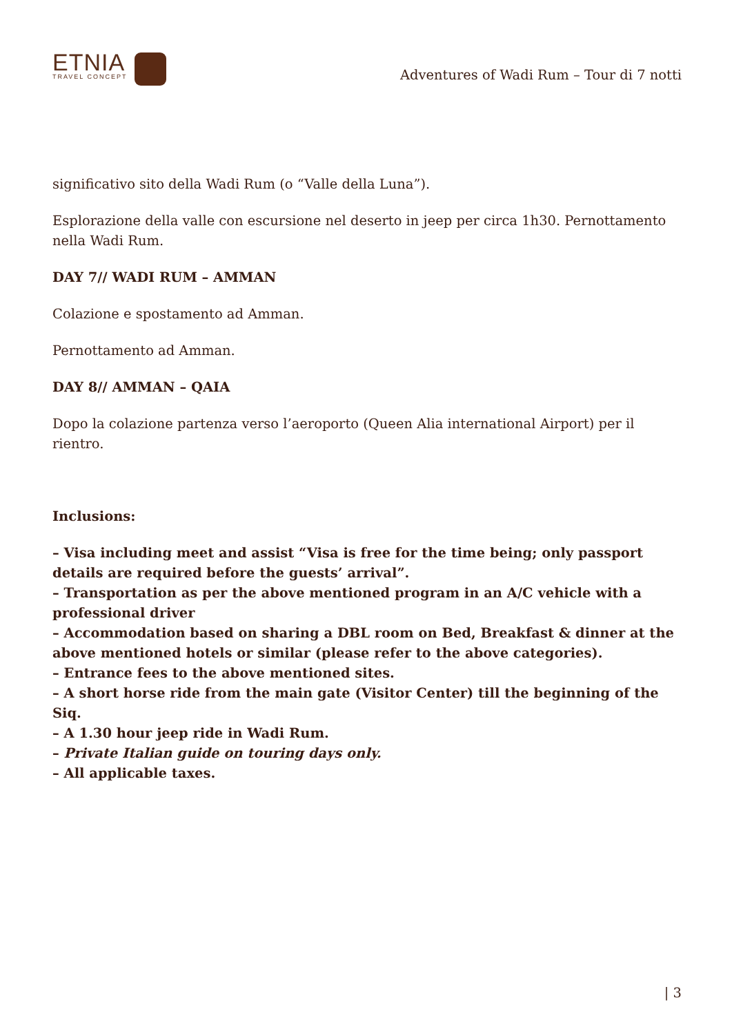ETNIA
TRAVEL CONCEPT
Adventures of Wadi Rum – Tour di 7 notti
significativo sito della Wadi Rum (o “Valle della Luna”).
Esplorazione della valle con escursione nel deserto in jeep per circa 1h30. Pernottamento nella Wadi Rum.
DAY 7// WADI RUM – AMMAN
Colazione e spostamento ad Amman.
Pernottamento ad Amman.
DAY 8// AMMAN – QAIA
Dopo la colazione partenza verso l’aeroporto (Queen Alia international Airport) per il rientro.
Inclusions:
– Visa including meet and assist “Visa is free for the time being; only passport details are required before the guests’ arrival”.
– Transportation as per the above mentioned program in an A/C vehicle with a professional driver
– Accommodation based on sharing a DBL room on Bed, Breakfast & dinner at the above mentioned hotels or similar (please refer to the above categories).
– Entrance fees to the above mentioned sites.
– A short horse ride from the main gate (Visitor Center) till the beginning of the Siq.
– A 1.30 hour jeep ride in Wadi Rum.
– Private Italian guide on touring days only.
– All applicable taxes.
| 3